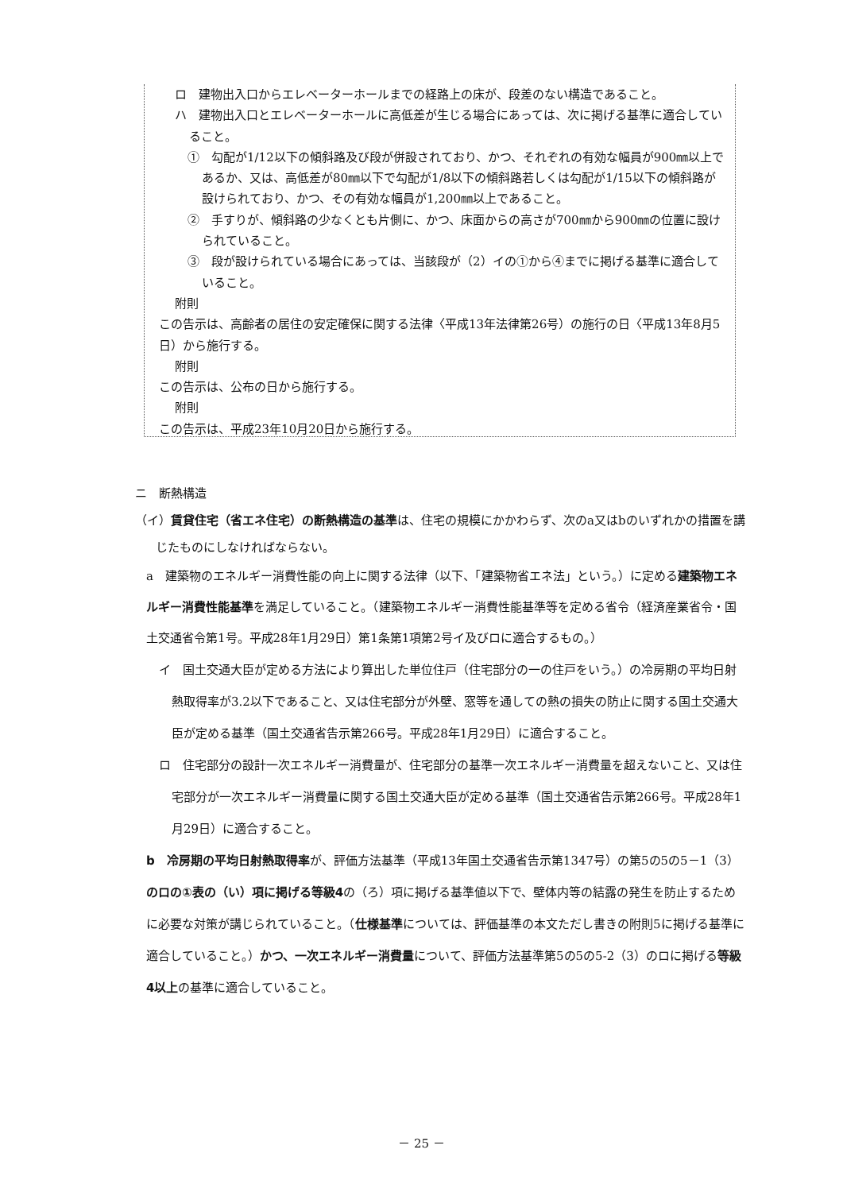ロ　建物出入口からエレベーターホールまでの経路上の床が、段差のない構造であること。
ハ　建物出入口とエレベーターホールに高低差が生じる場合にあっては、次に掲げる基準に適合していること。
①　勾配が1/12以下の傾斜路及び段が併設されており、かつ、それぞれの有効な幅員が900㎜以上であるか、又は、高低差が80㎜以下で勾配が1/8以下の傾斜路若しくは勾配が1/15以下の傾斜路が設けられており、かつ、その有効な幅員が1,200㎜以上であること。
②　手すりが、傾斜路の少なくとも片側に、かつ、床面からの高さが700㎜から900㎜の位置に設けられていること。
③　段が設けられている場合にあっては、当該段が（2）イの①から④までに掲げる基準に適合していること。
附則
この告示は、高齢者の居住の安定確保に関する法律〈平成13年法律第26号）の施行の日〈平成13年8月5日）から施行する。
附則
この告示は、公布の日から施行する。
附則
この告示は、平成23年10月20日から施行する。
ニ　断熱構造
（イ）賃貸住宅（省エネ住宅）の断熱構造の基準は、住宅の規模にかかわらず、次のa又はbのいずれかの措置を講じたものにしなければならない。
a　建築物のエネルギー消費性能の向上に関する法律（以下、「建築物省エネ法」という。）に定める建築物エネルギー消費性能基準を満足していること。（建築物エネルギー消費性能基準等を定める省令（経済産業省令・国土交通省令第1号。平成28年1月29日）第1条第1項第2号イ及びロに適合するもの。）
イ　国土交通大臣が定める方法により算出した単位住戸（住宅部分の一の住戸をいう。）の冷房期の平均日射熱取得率が3.2以下であること、又は住宅部分が外壁、窓等を通しての熱の損失の防止に関する国土交通大臣が定める基準（国土交通省告示第266号。平成28年1月29日）に適合すること。
ロ　住宅部分の設計一次エネルギー消費量が、住宅部分の基準一次エネルギー消費量を超えないこと、又は住宅部分が一次エネルギー消費量に関する国土交通大臣が定める基準（国土交通省告示第266号。平成28年1月29日）に適合すること。
b　冷房期の平均日射熱取得率が、評価方法基準（平成13年国土交通省告示第1347号）の第5の5の5－1（3）のロの①表の（い）項に掲げる等級4の（ろ）項に掲げる基準値以下で、壁体内等の結露の発生を防止するために必要な対策が講じられていること。（仕様基準については、評価基準の本文ただし書きの附則5に掲げる基準に適合していること。）かつ、一次エネルギー消費量について、評価方法基準第5の5の5-2（3）のロに掲げる等級4以上の基準に適合していること。
－ 25 －